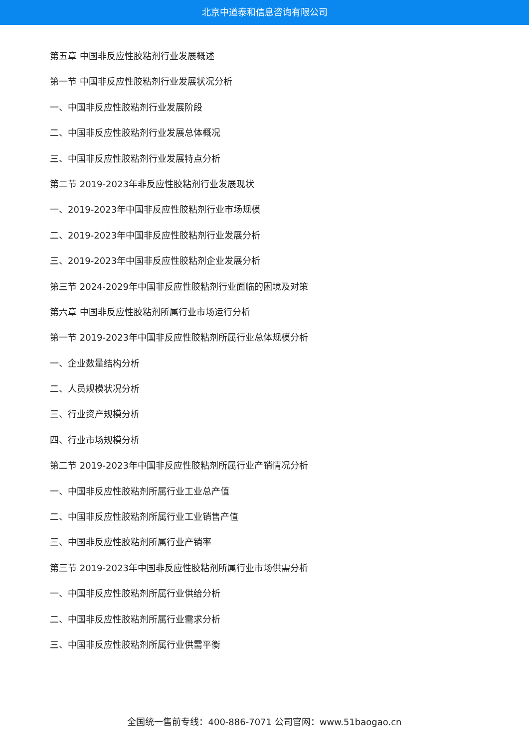北京中道泰和信息咨询有限公司
第五章 中国非反应性胶粘剂行业发展概述
第一节 中国非反应性胶粘剂行业发展状况分析
一、中国非反应性胶粘剂行业发展阶段
二、中国非反应性胶粘剂行业发展总体概况
三、中国非反应性胶粘剂行业发展特点分析
第二节 2019-2023年非反应性胶粘剂行业发展现状
一、2019-2023年中国非反应性胶粘剂行业市场规模
二、2019-2023年中国非反应性胶粘剂行业发展分析
三、2019-2023年中国非反应性胶粘剂企业发展分析
第三节 2024-2029年中国非反应性胶粘剂行业面临的困境及对策
第六章 中国非反应性胶粘剂所属行业市场运行分析
第一节 2019-2023年中国非反应性胶粘剂所属行业总体规模分析
一、企业数量结构分析
二、人员规模状况分析
三、行业资产规模分析
四、行业市场规模分析
第二节 2019-2023年中国非反应性胶粘剂所属行业产销情况分析
一、中国非反应性胶粘剂所属行业工业总产值
二、中国非反应性胶粘剂所属行业工业销售产值
三、中国非反应性胶粘剂所属行业产销率
第三节 2019-2023年中国非反应性胶粘剂所属行业市场供需分析
一、中国非反应性胶粘剂所属行业供给分析
二、中国非反应性胶粘剂所属行业需求分析
三、中国非反应性胶粘剂所属行业供需平衡
全国统一售前专线：400-886-7071 公司官网：www.51baogao.cn